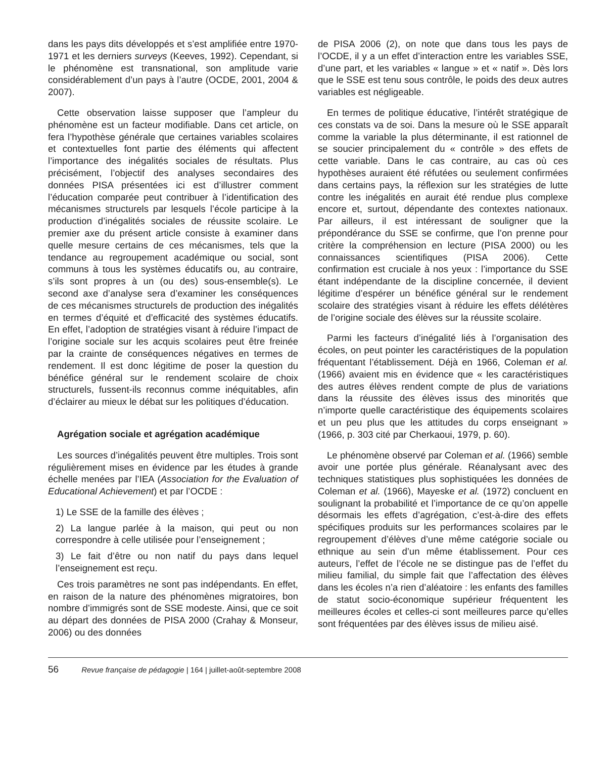dans les pays dits développés et s’est amplifiée entre 1970-1971 et les derniers surveys (Keeves, 1992). Cependant, si le phénomène est transnational, son amplitude varie considérablement d’un pays à l’autre (OCDE, 2001, 2004 & 2007).
Cette observation laisse supposer que l’ampleur du phénomène est un facteur modifiable. Dans cet article, on fera l’hypothèse générale que certaines variables scolaires et contextuelles font partie des éléments qui affectent l’importance des inégalités sociales de résultats. Plus précisément, l’objectif des analyses secondaires des données PISA présentées ici est d’illustrer comment l’éducation comparée peut contribuer à l’identification des mécanismes structurels par lesquels l’école participe à la production d’inégalités sociales de réussite scolaire. Le premier axe du présent article consiste à examiner dans quelle mesure certains de ces mécanismes, tels que la tendance au regroupement académique ou social, sont communs à tous les systèmes éducatifs ou, au contraire, s’ils sont propres à un (ou des) sous-ensemble(s). Le second axe d’analyse sera d’examiner les conséquences de ces mécanismes structurels de production des inégalités en termes d’équité et d’efficacité des systèmes éducatifs. En effet, l’adoption de stratégies visant à réduire l’impact de l’origine sociale sur les acquis scolaires peut être freinée par la crainte de conséquences négatives en termes de rendement. Il est donc légitime de poser la question du bénéfice général sur le rendement scolaire de choix structurels, fussent-ils reconnus comme inéquitables, afin d’éclairer au mieux le débat sur les politiques d’éducation.
Agrégation sociale et agrégation académique
Les sources d’inégalités peuvent être multiples. Trois sont régulièrement mises en évidence par les études à grande échelle menées par l’IEA (Association for the Evaluation of Educational Achievement) et par l’OCDE :
1) Le SSE de la famille des élèves ;
2) La langue parlée à la maison, qui peut ou non correspondre à celle utilisée pour l’enseignement ;
3) Le fait d’être ou non natif du pays dans lequel l’enseignement est reçu.
Ces trois paramètres ne sont pas indépendants. En effet, en raison de la nature des phénomènes migratoires, bon nombre d’immigrés sont de SSE modeste. Ainsi, que ce soit au départ des données de PISA 2000 (Crahay & Monseur, 2006) ou des données
de PISA 2006 (2), on note que dans tous les pays de l’OCDE, il y a un effet d’interaction entre les variables SSE, d’une part, et les variables « langue » et « natif ». Dès lors que le SSE est tenu sous contrôle, le poids des deux autres variables est négligeable.
En termes de politique éducative, l’intérêt stratégique de ces constats va de soi. Dans la mesure où le SSE apparaît comme la variable la plus déterminante, il est rationnel de se soucier principalement du « contrôle » des effets de cette variable. Dans le cas contraire, au cas où ces hypothèses auraient été réfutées ou seulement confirmées dans certains pays, la réflexion sur les stratégies de lutte contre les inégalités en aurait été rendue plus complexe encore et, surtout, dépendante des contextes nationaux. Par ailleurs, il est intéressant de souligner que la prépondérance du SSE se confirme, que l’on prenne pour critère la compréhension en lecture (PISA 2000) ou les connaissances scientifiques (PISA 2006). Cette confirmation est cruciale à nos yeux : l’importance du SSE étant indépendante de la discipline concernée, il devient légitime d’espérer un bénéfice général sur le rendement scolaire des stratégies visant à réduire les effets délétères de l’origine sociale des élèves sur la réussite scolaire.
Parmi les facteurs d’inégalité liés à l’organisation des écoles, on peut pointer les caractéristiques de la population fréquentant l’établissement. Déjà en 1966, Coleman et al. (1966) avaient mis en évidence que « les caractéristiques des autres élèves rendent compte de plus de variations dans la réussite des élèves issus des minorités que n’importe quelle caractéristique des équipements scolaires et un peu plus que les attitudes du corps enseignant » (1966, p. 303 cité par Cherkaoui, 1979, p. 60).
Le phénomène observé par Coleman et al. (1966) semble avoir une portée plus générale. Réanalysant avec des techniques statistiques plus sophistiquées les données de Coleman et al. (1966), Mayeske et al. (1972) concluent en soulignant la probabilité et l’importance de ce qu’on appelle désormais les effets d’agrégation, c’est-à-dire des effets spécifiques produits sur les performances scolaires par le regroupement d’élèves d’une même catégorie sociale ou ethnique au sein d’un même établissement. Pour ces auteurs, l’effet de l’école ne se distingue pas de l’effet du milieu familial, du simple fait que l’affectation des élèves dans les écoles n’a rien d’aléatoire : les enfants des familles de statut socio-économique supérieur fréquentent les meilleures écoles et celles-ci sont meilleures parce qu’elles sont fréquentées par des élèves issus de milieu aisé.
56 Revue française de pédagogie | 164 | juillet-août-septembre 2008